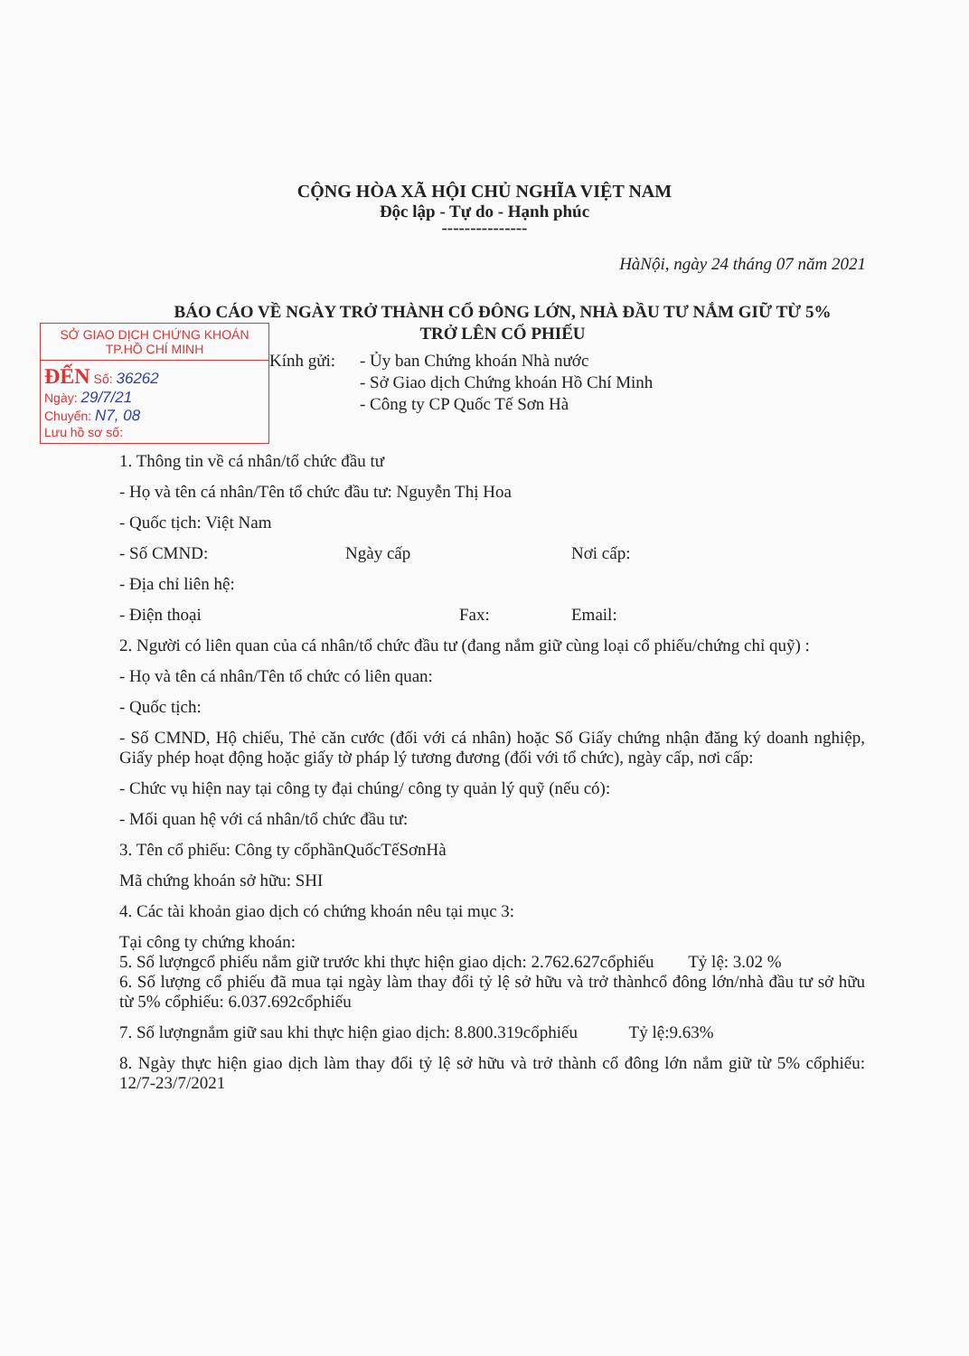CỘNG HÒA XÃ HỘI CHỦ NGHĨA VIỆT NAM
Độc lập - Tự do - Hạnh phúc
---------------
HàNội, ngày 24 tháng 07 năm 2021
BÁO CÁO VỀ NGÀY TRỞ THÀNH CỔ ĐÔNG LỚN, NHÀ ĐẦU TƯ NẮM GIỮ TỪ 5%
TRỞ LÊN CỔ PHIẾU
SỞ GIAO DỊCH CHỨNG KHOÁN
TP.HỒ CHÍ MINH
ĐẾN Số: 36262
Ngày: 29/7/21
Chuyển: N7, 08
Lưu hồ sơ số:
Kính gửi:
- Ủy ban Chứng khoán Nhà nước
- Sở Giao dịch Chứng khoán Hồ Chí Minh
- Công ty CP Quốc Tế Sơn Hà
1. Thông tin về cá nhân/tổ chức đầu tư
- Họ và tên cá nhân/Tên tổ chức đầu tư: Nguyễn Thị Hoa
- Quốc tịch: Việt Nam
- Số CMND: Ngày cấp Nơi cấp:
- Địa chỉ liên hệ:
- Điện thoại Fax: Email:
2. Người có liên quan của cá nhân/tổ chức đầu tư (đang nắm giữ cùng loại cổ phiếu/chứng chỉ quỹ) :
- Họ và tên cá nhân/Tên tổ chức có liên quan:
- Quốc tịch:
- Số CMND, Hộ chiếu, Thẻ căn cước (đối với cá nhân) hoặc Số Giấy chứng nhận đăng ký doanh nghiệp, Giấy phép hoạt động hoặc giấy tờ pháp lý tương đương (đối với tổ chức), ngày cấp, nơi cấp:
- Chức vụ hiện nay tại công ty đại chúng/ công ty quản lý quỹ (nếu có):
- Mối quan hệ với cá nhân/tổ chức đầu tư:
3. Tên cổ phiếu: Công ty cổphầnQuốcTếSơnHà
Mã chứng khoán sở hữu: SHI
4. Các tài khoản giao dịch có chứng khoán nêu tại mục 3:
Tại công ty chứng khoán:
5. Số lượngcổ phiếu nắm giữ trước khi thực hiện giao dịch: 2.762.627cổphiếu Tỷ lệ: 3.02 %
6. Số lượng cổ phiếu đã mua tại ngày làm thay đổi tỷ lệ sở hữu và trở thànhcổ đông lớn/nhà đầu tư sở hữu từ 5% cổphiếu: 6.037.692cổphiếu
7. Số lượngnắm giữ sau khi thực hiện giao dịch: 8.800.319cổphiếu Tỷ lệ:9.63%
8. Ngày thực hiện giao dịch làm thay đổi tỷ lệ sở hữu và trở thành cổ đông lớn nắm giữ từ 5% cổphiếu: 12/7-23/7/2021